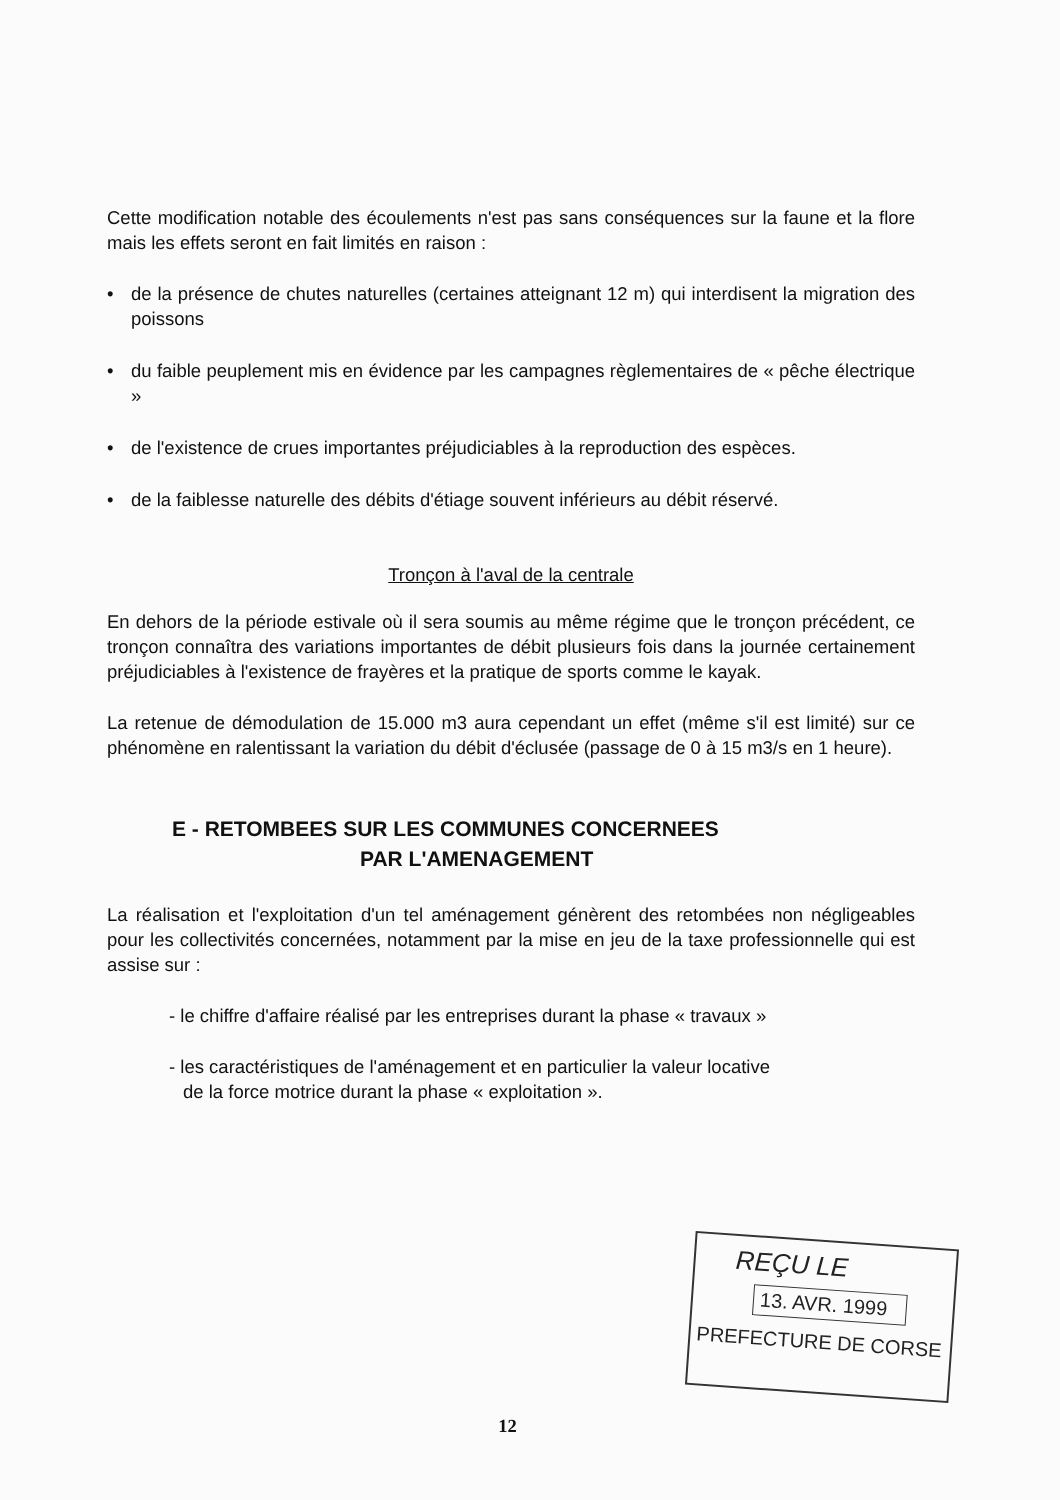Cette modification notable des écoulements n'est pas sans conséquences sur la faune et la flore mais les effets seront en fait limités en raison :
• de la présence de chutes naturelles (certaines atteignant 12 m) qui interdisent la migration des poissons
• du faible peuplement mis en évidence par les campagnes règlementaires de « pêche électrique »
• de l'existence de crues importantes préjudiciables à la reproduction des espèces.
• de la faiblesse naturelle des débits d'étiage souvent inférieurs au débit réservé.
Tronçon à l'aval de la centrale
En dehors de la période estivale où il sera soumis au même régime que le tronçon précédent, ce tronçon connaîtra des variations importantes de débit plusieurs fois dans la journée certainement préjudiciables à l'existence de frayères et la pratique de sports comme le kayak.
La retenue de démodulation de 15.000 m3 aura cependant un effet (même s'il est limité) sur ce phénomène en ralentissant la variation du débit d'éclusée (passage de 0 à 15 m3/s en 1 heure).
E - RETOMBEES SUR LES COMMUNES CONCERNEES
PAR L'AMENAGEMENT
La réalisation et l'exploitation d'un tel aménagement génèrent des retombées non négligeables pour les collectivités concernées, notamment par la mise en jeu de la taxe professionnelle qui est assise sur :
- le chiffre d'affaire réalisé par les entreprises durant la phase « travaux »
- les caractéristiques de l'aménagement et en particulier la valeur locative
de la force motrice durant la phase « exploitation ».
REÇU LE
13. AVR. 1999
PREFECTURE DE CORSE
12